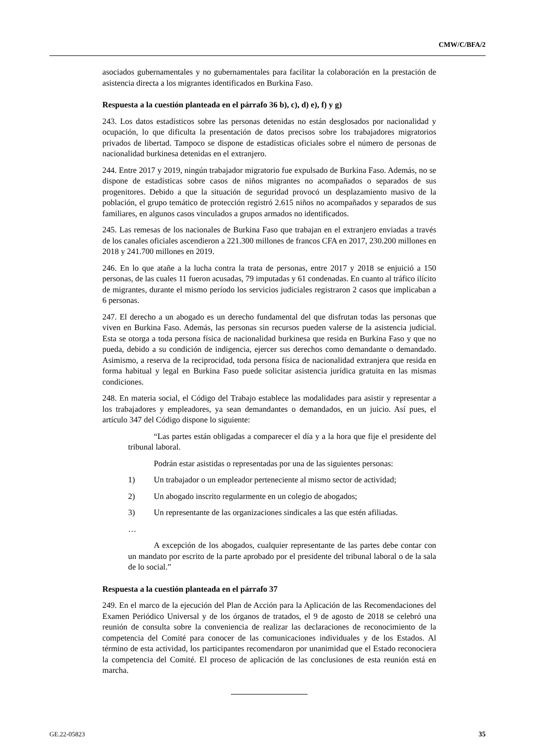CMW/C/BFA/2
asociados gubernamentales y no gubernamentales para facilitar la colaboración en la prestación de asistencia directa a los migrantes identificados en Burkina Faso.
Respuesta a la cuestión planteada en el párrafo 36 b), c), d) e), f) y g)
243. Los datos estadísticos sobre las personas detenidas no están desglosados por nacionalidad y ocupación, lo que dificulta la presentación de datos precisos sobre los trabajadores migratorios privados de libertad. Tampoco se dispone de estadísticas oficiales sobre el número de personas de nacionalidad burkinesa detenidas en el extranjero.
244. Entre 2017 y 2019, ningún trabajador migratorio fue expulsado de Burkina Faso. Además, no se dispone de estadísticas sobre casos de niños migrantes no acompañados o separados de sus progenitores. Debido a que la situación de seguridad provocó un desplazamiento masivo de la población, el grupo temático de protección registró 2.615 niños no acompañados y separados de sus familiares, en algunos casos vinculados a grupos armados no identificados.
245. Las remesas de los nacionales de Burkina Faso que trabajan en el extranjero enviadas a través de los canales oficiales ascendieron a 221.300 millones de francos CFA en 2017, 230.200 millones en 2018 y 241.700 millones en 2019.
246. En lo que atañe a la lucha contra la trata de personas, entre 2017 y 2018 se enjuició a 150 personas, de las cuales 11 fueron acusadas, 79 imputadas y 61 condenadas. En cuanto al tráfico ilícito de migrantes, durante el mismo período los servicios judiciales registraron 2 casos que implicaban a 6 personas.
247. El derecho a un abogado es un derecho fundamental del que disfrutan todas las personas que viven en Burkina Faso. Además, las personas sin recursos pueden valerse de la asistencia judicial. Esta se otorga a toda persona física de nacionalidad burkinesa que resida en Burkina Faso y que no pueda, debido a su condición de indigencia, ejercer sus derechos como demandante o demandado. Asimismo, a reserva de la reciprocidad, toda persona física de nacionalidad extranjera que resida en forma habitual y legal en Burkina Faso puede solicitar asistencia jurídica gratuita en las mismas condiciones.
248. En materia social, el Código del Trabajo establece las modalidades para asistir y representar a los trabajadores y empleadores, ya sean demandantes o demandados, en un juicio. Así pues, el artículo 347 del Código dispone lo siguiente:
“Las partes están obligadas a comparecer el día y a la hora que fije el presidente del tribunal laboral.
Podrán estar asistidas o representadas por una de las siguientes personas:
1) Un trabajador o un empleador perteneciente al mismo sector de actividad;
2) Un abogado inscrito regularmente en un colegio de abogados;
3) Un representante de las organizaciones sindicales a las que estén afiliadas.
…
A excepción de los abogados, cualquier representante de las partes debe contar con un mandato por escrito de la parte aprobado por el presidente del tribunal laboral o de la sala de lo social.”
Respuesta a la cuestión planteada en el párrafo 37
249. En el marco de la ejecución del Plan de Acción para la Aplicación de las Recomendaciones del Examen Periódico Universal y de los órganos de tratados, el 9 de agosto de 2018 se celebró una reunión de consulta sobre la conveniencia de realizar las declaraciones de reconocimiento de la competencia del Comité para conocer de las comunicaciones individuales y de los Estados. Al término de esta actividad, los participantes recomendaron por unanimidad que el Estado reconociera la competencia del Comité. El proceso de aplicación de las conclusiones de esta reunión está en marcha.
GE.22-05823 35